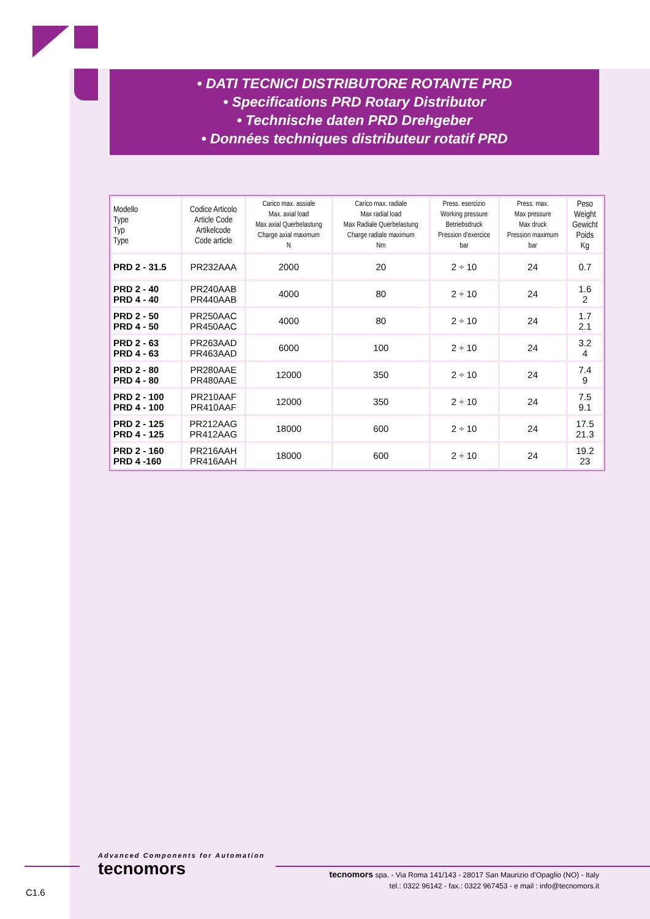• DATI TECNICI DISTRIBUTORE ROTANTE PRD
• Specifications PRD Rotary Distributor
• Technische daten PRD Drehgeber
• Données techniques distributeur rotatif PRD
| Modello Type Typ Type | Codice Articolo Article Code Artikelcode Code article | Carico max. assiale Max. axial load Max axial Querbelastung Charge axial maximum N | Carico max. radiale Max radial load Max Radiale Querbelastung Charge radiale maximum Nm | Press. esercizio Working pressure Betriebsdruck Pression d'exercice bar | Press. max. Max pressure Max druck Pression maximum bar | Peso Weight Gewicht Poids Kg |
| --- | --- | --- | --- | --- | --- | --- |
| PRD 2 - 31.5 | PR232AAA | 2000 | 20 | 2 ÷ 10 | 24 | 0.7 |
| PRD 2 - 40 PRD 4 - 40 | PR240AAB PR440AAB | 4000 | 80 | 2 ÷ 10 | 24 | 1.6 2 |
| PRD 2 - 50 PRD 4 - 50 | PR250AAC PR450AAC | 4000 | 80 | 2 ÷ 10 | 24 | 1.7 2.1 |
| PRD 2 - 63 PRD 4 - 63 | PR263AAD PR463AAD | 6000 | 100 | 2 ÷ 10 | 24 | 3.2 4 |
| PRD 2 - 80 PRD 4 - 80 | PR280AAE PR480AAE | 12000 | 350 | 2 ÷ 10 | 24 | 7.4 9 |
| PRD 2 - 100 PRD 4 - 100 | PR210AAF PR410AAF | 12000 | 350 | 2 ÷ 10 | 24 | 7.5 9.1 |
| PRD 2 - 125 PRD 4 - 125 | PR212AAG PR412AAG | 18000 | 600 | 2 ÷ 10 | 24 | 17.5 21.3 |
| PRD 2 - 160 PRD 4 -160 | PR216AAH PR416AAH | 18000 | 600 | 2 ÷ 10 | 24 | 19.2 23 |
Advanced Components for Automation
tecnomors
tecnomors spa. - Via Roma 141/143 - 28017 San Maurizio d'Opaglio (NO) - Italy
tel.: 0322 96142 - fax.: 0322 967453 - e mail : info@tecnomors.it
C1.6